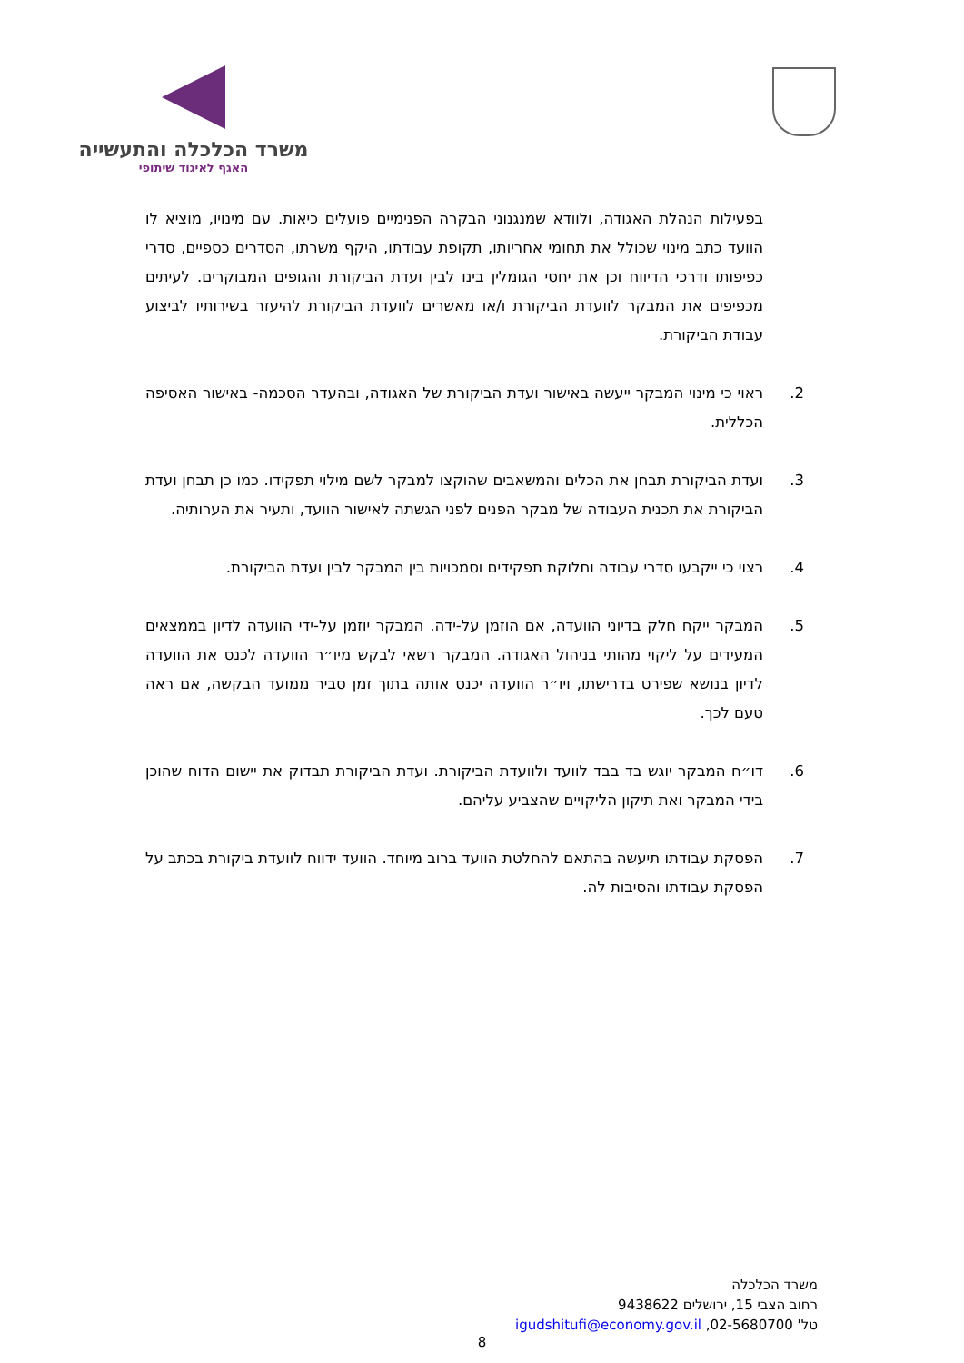משרד הכלכלה והתעשייה
האגף לאיגוד שיתופי
בפעילות הנהלת האגודה, ולוודא שמנגנוני הבקרה הפנימיים פועלים כיאות. עם מינויו, מוציא לו הוועד כתב מינוי שכולל את תחומי אחריותו, תקופת עבודתו, היקף משרתו, הסדרים כספיים, סדרי כפיפותו ודרכי הדיווח וכן את יחסי הגומלין בינו לבין ועדת הביקורת והגופים המבוקרים. לעיתים מכפיפים את המבקר לוועדת הביקורת ו/או מאשרים לוועדת הביקורת להיעזר בשירותיו לביצוע עבודת הביקורת.
2. ראוי כי מינוי המבקר ייעשה באישור ועדת הביקורת של האגודה, ובהעדר הסכמה- באישור האסיפה הכללית.
3. ועדת הביקורת תבחן את הכלים והמשאבים שהוקצו למבקר לשם מילוי תפקידו. כמו כן תבחן ועדת הביקורת את תכנית העבודה של מבקר הפנים לפני הגשתה לאישור הוועד, ותעיר את הערותיה.
4. רצוי כי ייקבעו סדרי עבודה וחלוקת תפקידים וסמכויות בין המבקר לבין ועדת הביקורת.
5. המבקר ייקח חלק בדיוני הוועדה, אם הוזמן על-ידה. המבקר יוזמן על-ידי הוועדה לדיון בממצאים המעידים על ליקוי מהותי בניהול האגודה. המבקר רשאי לבקש מיו״ר הוועדה לכנס את הוועדה לדיון בנושא שפירט בדרישתו, ויו״ר הוועדה יכנס אותה בתוך זמן סביר ממועד הבקשה, אם ראה טעם לכך.
6. דו״ח המבקר יוגש בד בבד לוועד ולוועדת הביקורת. ועדת הביקורת תבדוק את יישום הדוח שהוכן בידי המבקר ואת תיקון הליקויים שהצביע עליהם.
7. הפסקת עבודתו תיעשה בהתאם להחלטת הוועד ברוב מיוחד. הוועד ידווח לוועדת ביקורת בכתב על הפסקת עבודתו והסיבות לה.
משרד הכלכלה
רחוב הצבי 15, ירושלים 9438622
טל' 02-5680700, igudshitufi@economy.gov.il
8